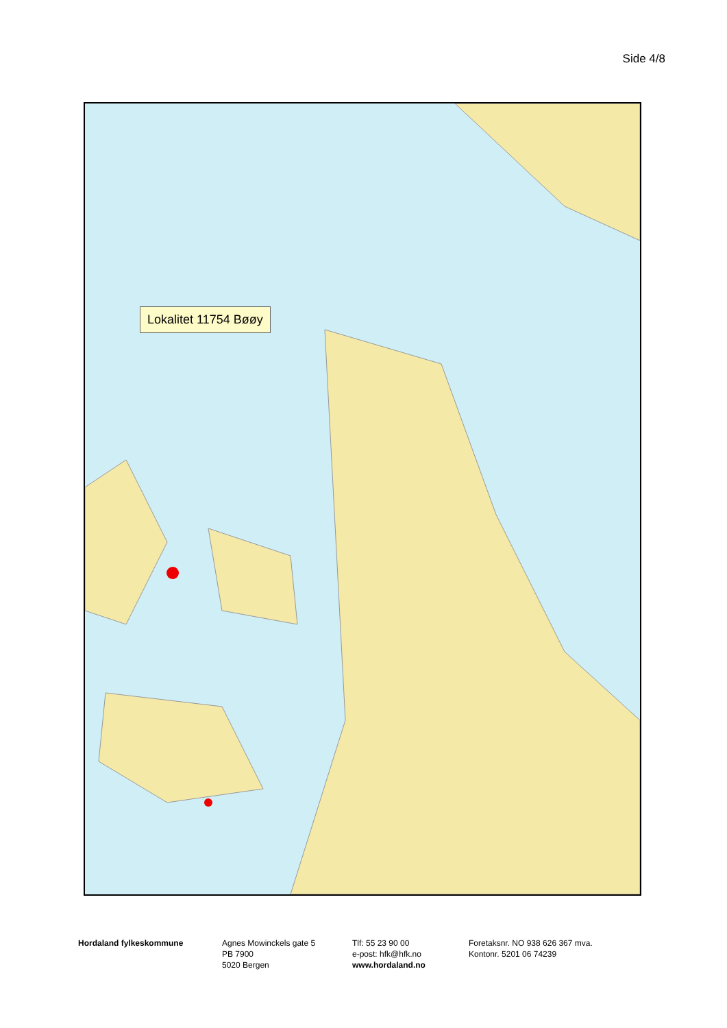Side 4/8
Lokalitet 11754 Bøøy
Hordaland fylkeskommune
Agnes Mowinckels gate 5
PB 7900
5020 Bergen
Tlf: 55 23 90 00
e-post: hfk@hfk.no
www.hordaland.no
Foretaksnr. NO 938 626 367 mva.
Kontonr. 5201 06 74239